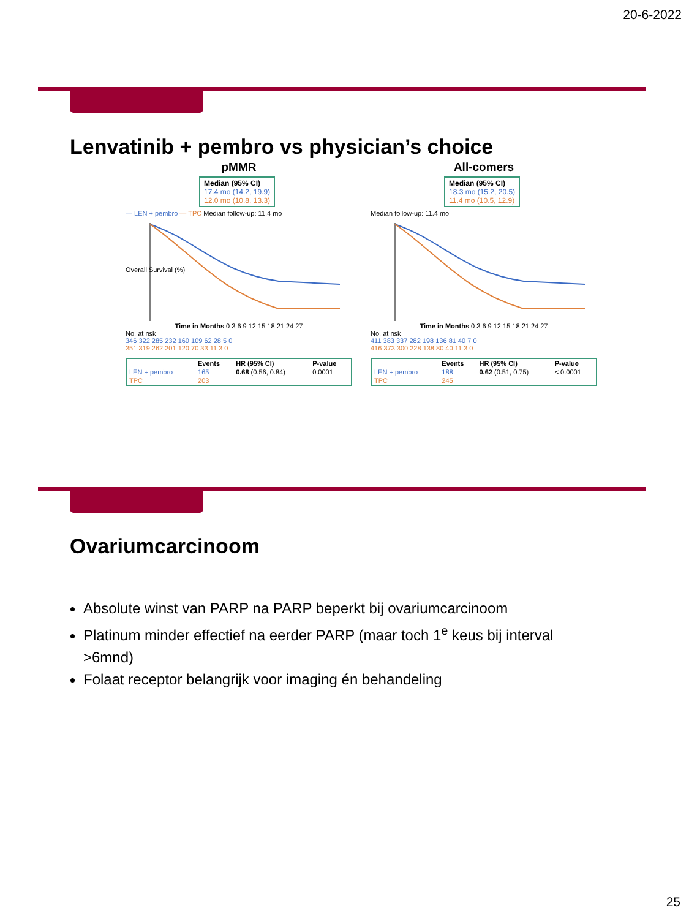20-6-2022
Lenvatinib + pembro vs physician’s choice
pMMR
Median (95% CI)
17.4 mo (14.2, 19.9)
12.0 mo (10.8, 13.3)
— LEN + pembro — TPC Median follow-up: 11.4 mo
Overall Survival (%)
Time in Months 0 3 6 9 12 15 18 21 24 27
No. at risk
346 322 285 232 160 109 62 28 5 0
351 319 262 201 120 70 33 11 3 0
| | Events | HR (95% CI) | P-value |
| --- | --- | --- | --- |
| LEN + pembro | 165 | 0.68 (0.56, 0.84) | 0.0001 |
| TPC | 203 | | |
All-comers
Median (95% CI)
18.3 mo (15.2, 20.5)
11.4 mo (10.5, 12.9)
Median follow-up: 11.4 mo
Time in Months 0 3 6 9 12 15 18 21 24 27
No. at risk
411 383 337 282 198 136 81 40 7 0
416 373 300 228 138 80 40 11 3 0
| | Events | HR (95% CI) | P-value |
| --- | --- | --- | --- |
| LEN + pembro | 188 | 0.62 (0.51, 0.75) | < 0.0001 |
| TPC | 245 | | |
Ovariumcarcinoom
Absolute winst van PARP na PARP beperkt bij ovariumcarcinoom
Platinum minder effectief na eerder PARP (maar toch 1<sup>e</sup> keus bij interval >6mnd)
Folaat receptor belangrijk voor imaging én behandeling
25